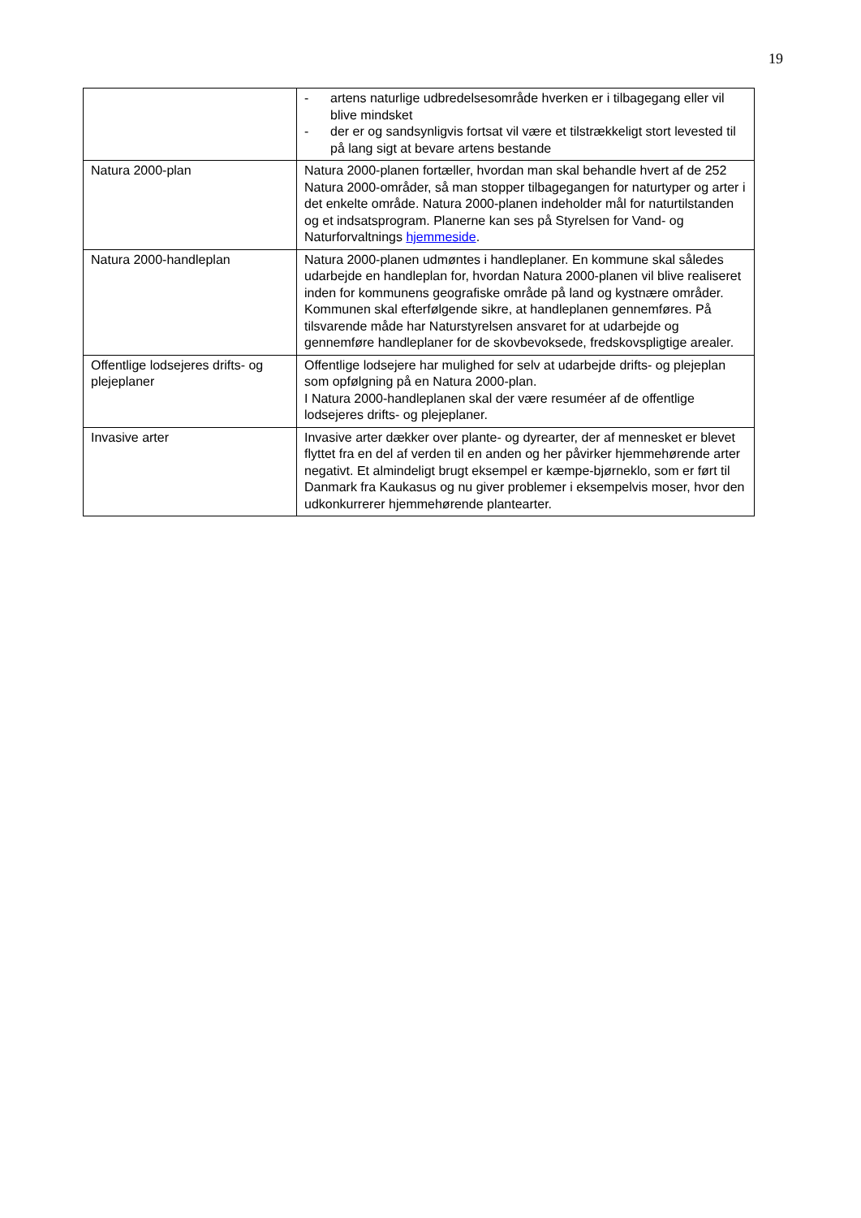19
| | - artens naturlige udbredelsesområde hverken er i tilbagegang eller vil blive mindsket - der er og sandsynligvis fortsat vil være et tilstrækkeligt stort levested til på lang sigt at bevare artens bestande |
| Natura 2000-plan | Natura 2000-planen fortæller, hvordan man skal behandle hvert af de 252 Natura 2000-områder, så man stopper tilbagegangen for naturtyper og arter i det enkelte område. Natura 2000-planen indeholder mål for naturtilstanden og et indsatsprogram. Planerne kan ses på Styrelsen for Vand- og Naturforvaltnings hjemmeside . |
| Natura 2000-handleplan | Natura 2000-planen udmøntes i handleplaner. En kommune skal således udarbejde en handleplan for, hvordan Natura 2000-planen vil blive realiseret inden for kommunens geografiske område på land og kystnære områder. Kommunen skal efterfølgende sikre, at handleplanen gennemføres. På tilsvarende måde har Naturstyrelsen ansvaret for at udarbejde og gennemføre handleplaner for de skovbevoksede, fredskovspligtige arealer. |
| Offentlige lodsejeres drifts- og plejeplaner | Offentlige lodsejere har mulighed for selv at udarbejde drifts- og plejeplan som opfølgning på en Natura 2000-plan. I Natura 2000-handleplanen skal der være resuméer af de offentlige lodsejeres drifts- og plejeplaner. |
| Invasive arter | Invasive arter dækker over plante- og dyrearter, der af mennesket er blevet flyttet fra en del af verden til en anden og her påvirker hjemmehørende arter negativt. Et almindeligt brugt eksempel er kæmpe-bjørneklo, som er ført til Danmark fra Kaukasus og nu giver problemer i eksempelvis moser, hvor den udkonkurrerer hjemmehørende plantearter. |